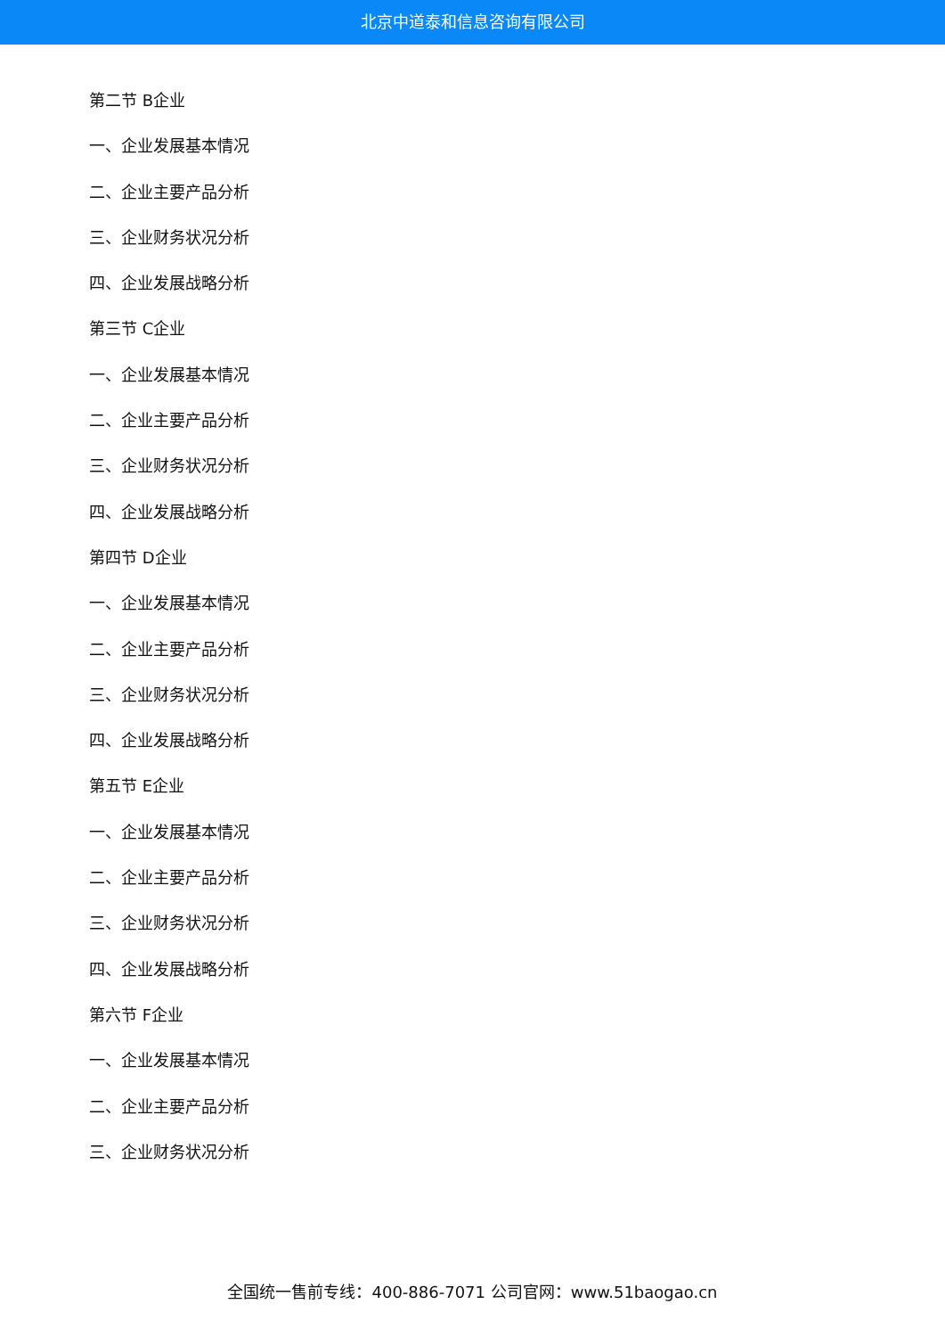北京中道泰和信息咨询有限公司
第二节 B企业
一、企业发展基本情况
二、企业主要产品分析
三、企业财务状况分析
四、企业发展战略分析
第三节 C企业
一、企业发展基本情况
二、企业主要产品分析
三、企业财务状况分析
四、企业发展战略分析
第四节 D企业
一、企业发展基本情况
二、企业主要产品分析
三、企业财务状况分析
四、企业发展战略分析
第五节 E企业
一、企业发展基本情况
二、企业主要产品分析
三、企业财务状况分析
四、企业发展战略分析
第六节 F企业
一、企业发展基本情况
二、企业主要产品分析
三、企业财务状况分析
全国统一售前专线：400-886-7071 公司官网：www.51baogao.cn